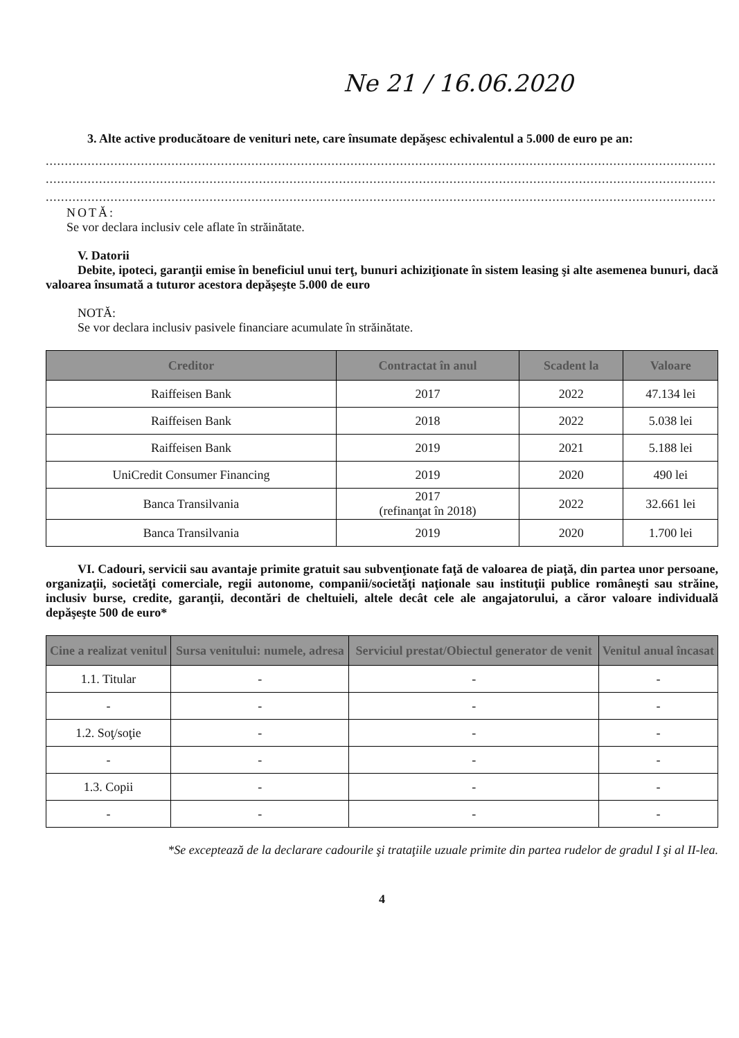Ne 21 / 16.06.2020
3. Alte active producătoare de venituri nete, care însumate depăşesc echivalentul a 5.000 de euro pe an:
................................................................................................................................................................................
................................................................................................................................................................................
................................................................................................................................................................................
NOTĂ:
Se vor declara inclusiv cele aflate în străinătate.
V. Datorii
Debite, ipoteci, garanţii emise în beneficiul unui terţ, bunuri achiziţionate în sistem leasing şi alte asemenea bunuri, dacă valoarea însumată a tuturor acestora depăşeşte 5.000 de euro
NOTĂ:
Se vor declara inclusiv pasivele financiare acumulate în străinătate.
| Creditor | Contractat în anul | Scadent la | Valoare |
| --- | --- | --- | --- |
| Raiffeisen Bank | 2017 | 2022 | 47.134 lei |
| Raiffeisen Bank | 2018 | 2022 | 5.038 lei |
| Raiffeisen Bank | 2019 | 2021 | 5.188 lei |
| UniCredit Consumer Financing | 2019 | 2020 | 490 lei |
| Banca Transilvania | 2017 (refinanţat în 2018) | 2022 | 32.661 lei |
| Banca Transilvania | 2019 | 2020 | 1.700 lei |
VI. Cadouri, servicii sau avantaje primite gratuit sau subvenţionate faţă de valoarea de piaţă, din partea unor persoane, organizaţii, societăţi comerciale, regii autonome, companii/societăţi naţionale sau instituţii publice româneşti sau străine, inclusiv burse, credite, garanţii, decontări de cheltuieli, altele decât cele ale angajatorului, a căror valoare individuală depăşeşte 500 de euro*
| Cine a realizat venitul | Sursa venitului: numele, adresa | Serviciul prestat/Obiectul generator de venit | Venitul anual încasat |
| --- | --- | --- | --- |
| 1.1. Titular | - | - | - |
| - | - | - | - |
| 1.2. Soţ/soţie | - | - | - |
| - | - | - | - |
| 1.3. Copii | - | - | - |
| - | - | - | - |
*Se exceptează de la declarare cadourile şi trataţiile uzuale primite din partea rudelor de gradul I şi al II-lea.
4